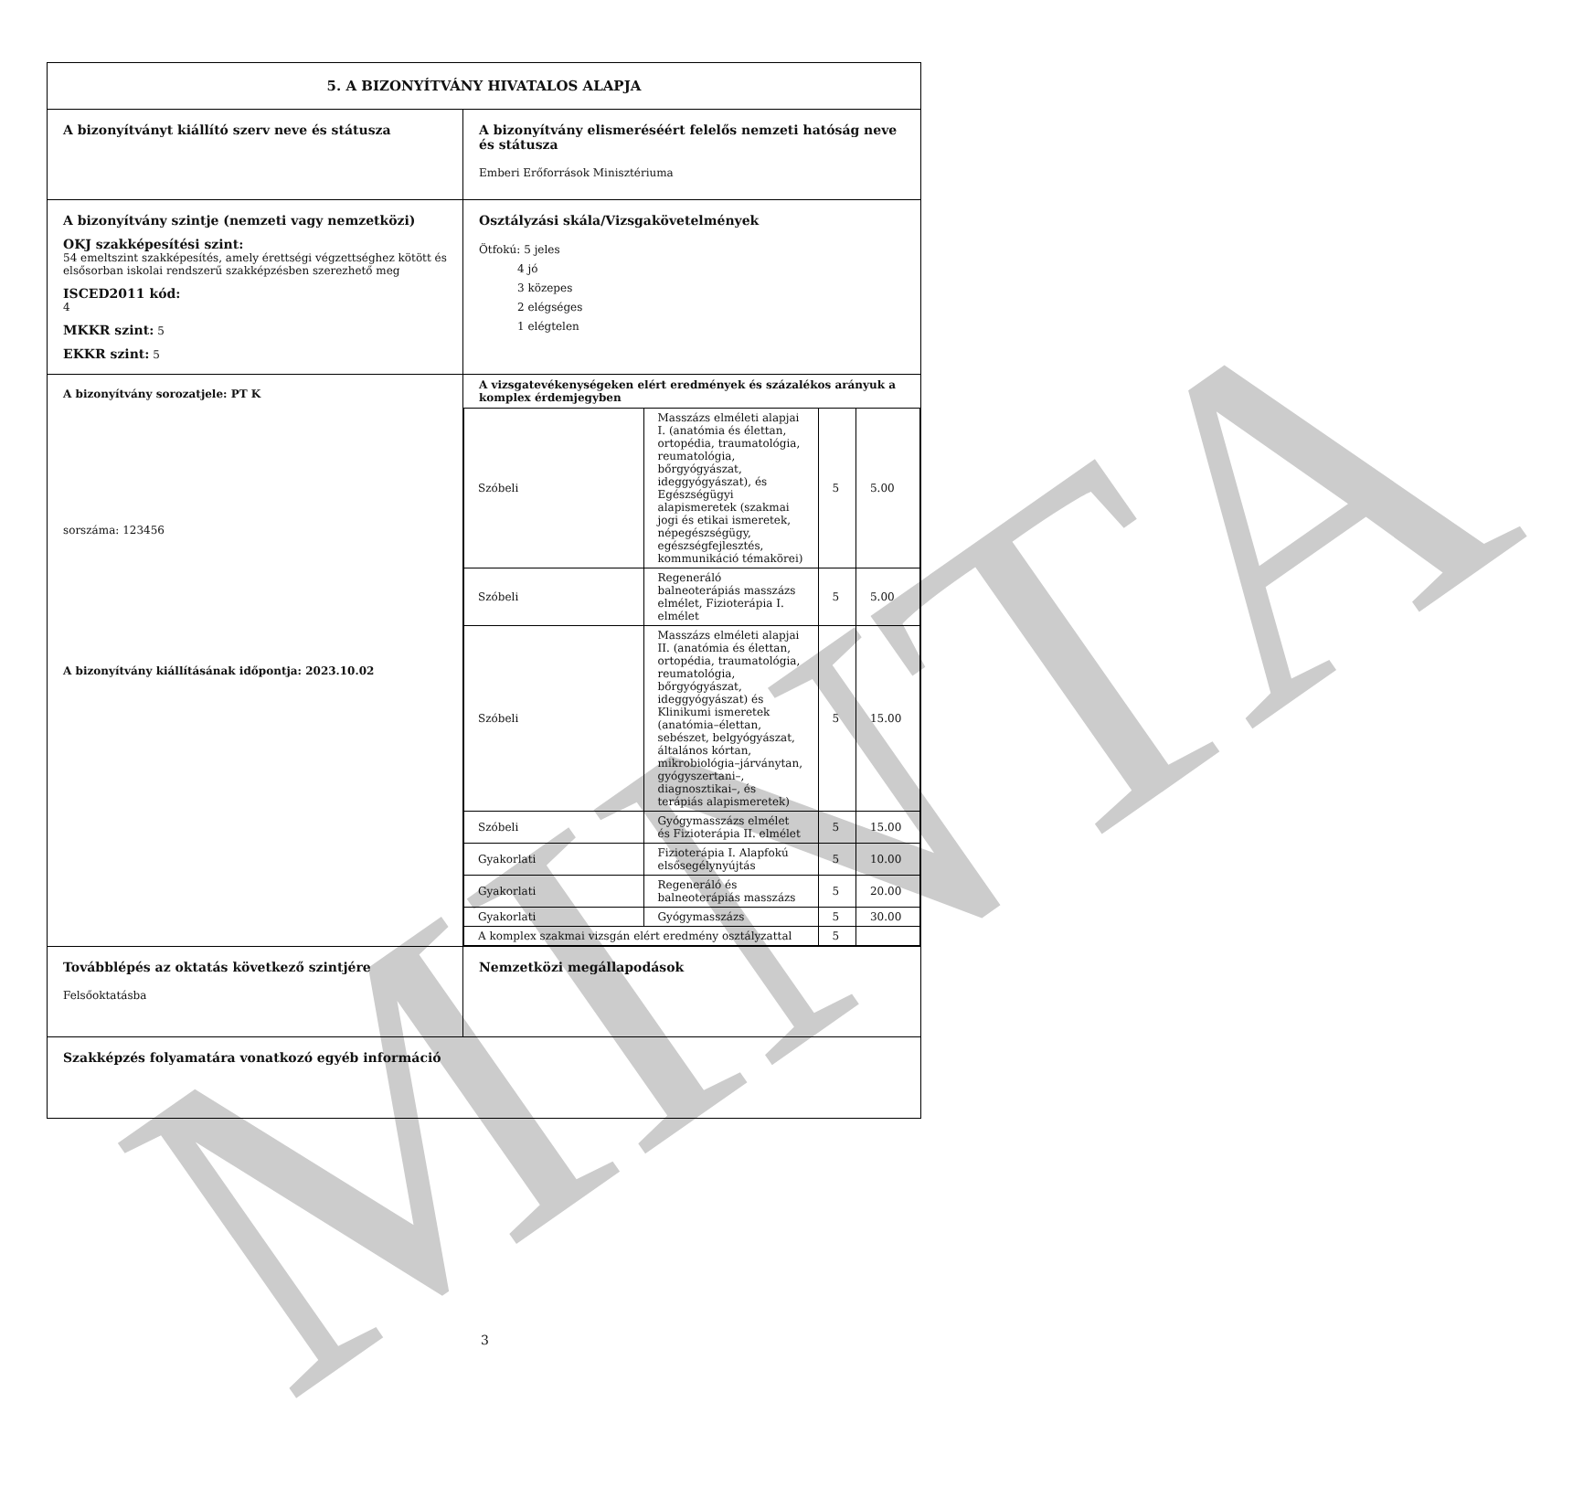MINTA
| 5. A BIZONYÍTVÁNY HIVATALOS ALAPJA | |
| A bizonyítványt kiállító szerv neve és státusza | A bizonyítvány elismeréséért felelős nemzeti hatóság neve és státusza Emberi Erőforrások Minisztériuma |
| A bizonyítvány szintje (nemzeti vagy nemzetközi) OKJ szakképesítési szint: 54 emeltszint szakképesítés, amely érettségi végzettséghez kötött és elsősorban iskolai rendszerű szakképzésben szerezhető meg ISCED2011 kód: 4 MKKR szint: 5 EKKR szint: 5 | Osztályzási skála/Vizsgakövetelmények Ötfokú: 5 jeles 4 jó 3 közepes 2 elégséges 1 elégtelen |
| A bizonyítvány sorozatjele: PT K sorszáma: 123456 A bizonyítvány kiállításának időpontja: 2023.10.02 | A vizsgatevékenységeken elért eredmények és százalékos arányuk a komplex érdemjegyben / Szóbeli / Masszázs elméleti alapjai I. (anatómia és élettan, ortopédia, traumatológia, reumatológia, bőrgyógyászat, ideggyógyászat), és Egészségügyi alapismeretek (szakmai jogi és etikai ismeretek, népegészségügy, egészségfejlesztés, kommunikáció témakörei) / 5 / 5.00 / / Szóbeli / Regeneráló balneoterápiás masszázs elmélet, Fizioterápia I. elmélet / 5 / 5.00 / / Szóbeli / Masszázs elméleti alapjai II. (anatómia és élettan, ortopédia, traumatológia, reumatológia, bőrgyógyászat, ideggyógyászat) és Klinikumi ismeretek (anatómia–élettan, sebészet, belgyógyászat, általános kórtan, mikrobiológia–járványtan, gyógyszertani–, diagnosztikai–, és terápiás alapismeretek) / 5 / 15.00 / / Szóbeli / Gyógymasszázs elmélet és Fizioterápia II. elmélet / 5 / 15.00 / / Gyakorlati / Fizioterápia I. Alapfokú elsősegélynyújtás / 5 / 10.00 / / Gyakorlati / Regeneráló és balneoterápiás masszázs / 5 / 20.00 / / Gyakorlati / Gyógymasszázs / 5 / 30.00 / / A komplex szakmai vizsgán elért eredmény osztályzattal / / 5 / / |
| Továbblépés az oktatás következő szintjére Felsőoktatásba | Nemzetközi megállapodások |
| Szakképzés folyamatára vonatkozó egyéb információ | |
3